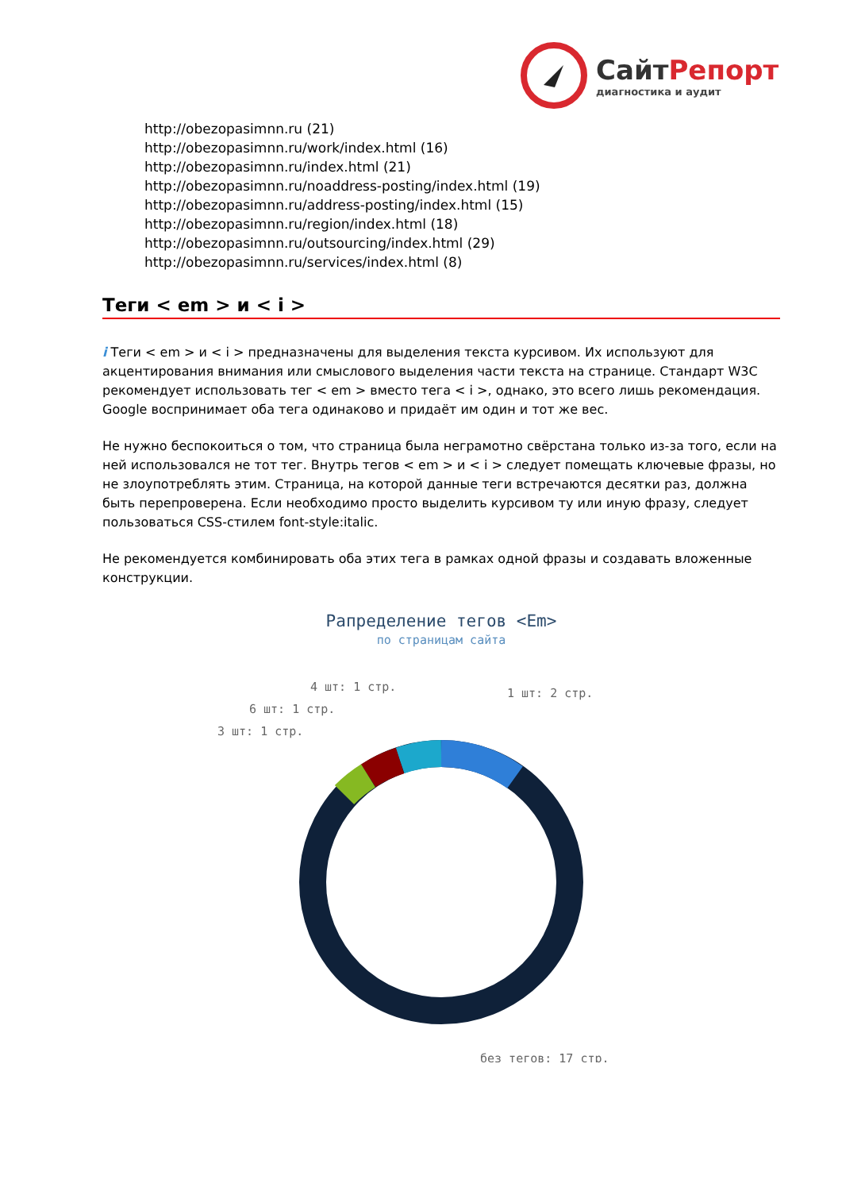СайтРепорт
диагностика и аудит
http://obezopasimnn.ru (21)
http://obezopasimnn.ru/work/index.html (16)
http://obezopasimnn.ru/index.html (21)
http://obezopasimnn.ru/noaddress-posting/index.html (19)
http://obezopasimnn.ru/address-posting/index.html (15)
http://obezopasimnn.ru/region/index.html (18)
http://obezopasimnn.ru/outsourcing/index.html (29)
http://obezopasimnn.ru/services/index.html (8)
Теги < em > и < i >
i Теги < em > и < i > предназначены для выделения текста курсивом. Их используют для акцентирования внимания или смыслового выделения части текста на странице. Стандарт W3C рекомендует использовать тег < em > вместо тега < i >, однако, это всего лишь рекомендация. Google воспринимает оба тега одинаково и придаёт им один и тот же вес.
Не нужно беспокоиться о том, что страница была неграмотно свёрстана только из-за того, если на ней использовался не тот тег. Внутрь тегов < em > и < i > следует помещать ключевые фразы, но не злоупотреблять этим. Страница, на которой данные теги встречаются десятки раз, должна быть перепроверена. Если необходимо просто выделить курсивом ту или иную фразу, следует пользоваться CSS-стилем font-style:italic.
Не рекомендуется комбинировать оба этих тега в рамках одной фразы и создавать вложенные конструкции.
Рапределение тегов <Em>
по страницам сайта
1 шт: 2 стр.
4 шт: 1 стр.
6 шт: 1 стр.
3 шт: 1 стр.
без тегов: 17 стр.